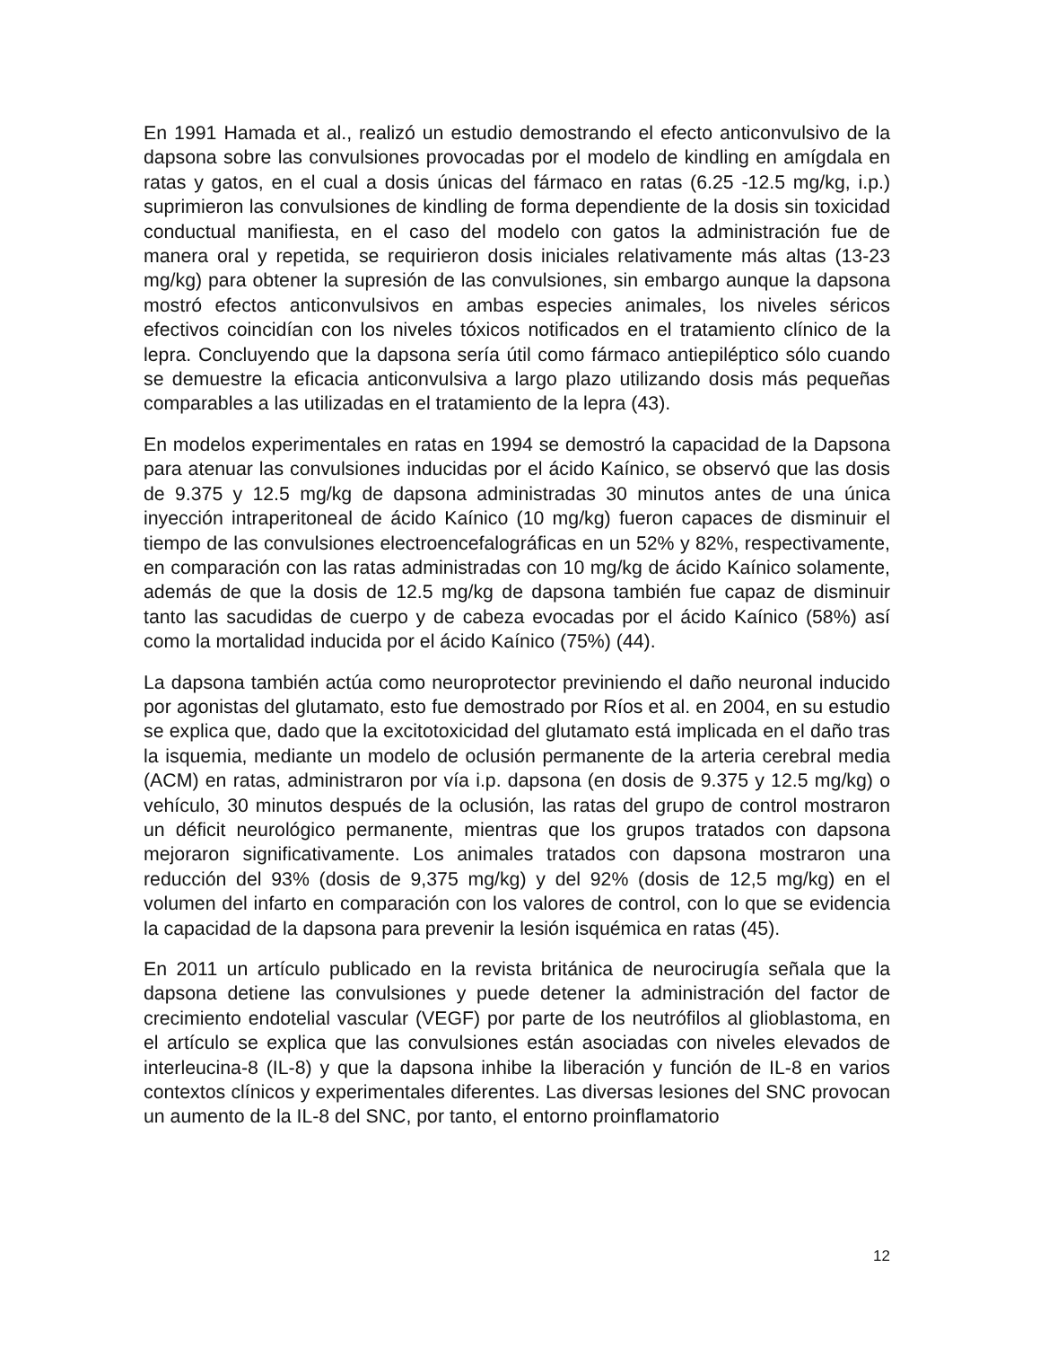En 1991 Hamada et al., realizó un estudio demostrando el efecto anticonvulsivo de la dapsona sobre las convulsiones provocadas por el modelo de kindling en amígdala en ratas y gatos, en el cual a dosis únicas del fármaco en ratas (6.25 -12.5 mg/kg, i.p.) suprimieron las convulsiones de kindling de forma dependiente de la dosis sin toxicidad conductual manifiesta, en el caso del modelo con gatos la administración fue de manera oral y repetida, se requirieron dosis iniciales relativamente más altas (13-23 mg/kg) para obtener la supresión de las convulsiones, sin embargo aunque la dapsona mostró efectos anticonvulsivos en ambas especies animales, los niveles séricos efectivos coincidían con los niveles tóxicos notificados en el tratamiento clínico de la lepra. Concluyendo que la dapsona sería útil como fármaco antiepiléptico sólo cuando se demuestre la eficacia anticonvulsiva a largo plazo utilizando dosis más pequeñas comparables a las utilizadas en el tratamiento de la lepra (43).
En modelos experimentales en ratas en 1994 se demostró la capacidad de la Dapsona para atenuar las convulsiones inducidas por el ácido Kaínico, se observó que las dosis de 9.375 y 12.5 mg/kg de dapsona administradas 30 minutos antes de una única inyección intraperitoneal de ácido Kaínico (10 mg/kg) fueron capaces de disminuir el tiempo de las convulsiones electroencefalográficas en un 52% y 82%, respectivamente, en comparación con las ratas administradas con 10 mg/kg de ácido Kaínico solamente, además de que la dosis de 12.5 mg/kg de dapsona también fue capaz de disminuir tanto las sacudidas de cuerpo y de cabeza evocadas por el ácido Kaínico (58%) así como la mortalidad inducida por el ácido Kaínico (75%) (44).
La dapsona también actúa como neuroprotector previniendo el daño neuronal inducido por agonistas del glutamato, esto fue demostrado por Ríos et al. en 2004, en su estudio se explica que, dado que la excitotoxicidad del glutamato está implicada en el daño tras la isquemia, mediante un modelo de oclusión permanente de la arteria cerebral media (ACM) en ratas, administraron por vía i.p. dapsona (en dosis de 9.375 y 12.5 mg/kg) o vehículo, 30 minutos después de la oclusión, las ratas del grupo de control mostraron un déficit neurológico permanente, mientras que los grupos tratados con dapsona mejoraron significativamente. Los animales tratados con dapsona mostraron una reducción del 93% (dosis de 9,375 mg/kg) y del 92% (dosis de 12,5 mg/kg) en el volumen del infarto en comparación con los valores de control, con lo que se evidencia la capacidad de la dapsona para prevenir la lesión isquémica en ratas (45).
En 2011 un artículo publicado en la revista británica de neurocirugía señala que la dapsona detiene las convulsiones y puede detener la administración del factor de crecimiento endotelial vascular (VEGF) por parte de los neutrófilos al glioblastoma, en el artículo se explica que las convulsiones están asociadas con niveles elevados de interleucina-8 (IL-8) y que la dapsona inhibe la liberación y función de IL-8 en varios contextos clínicos y experimentales diferentes. Las diversas lesiones del SNC provocan un aumento de la IL-8 del SNC, por tanto, el entorno proinflamatorio
12